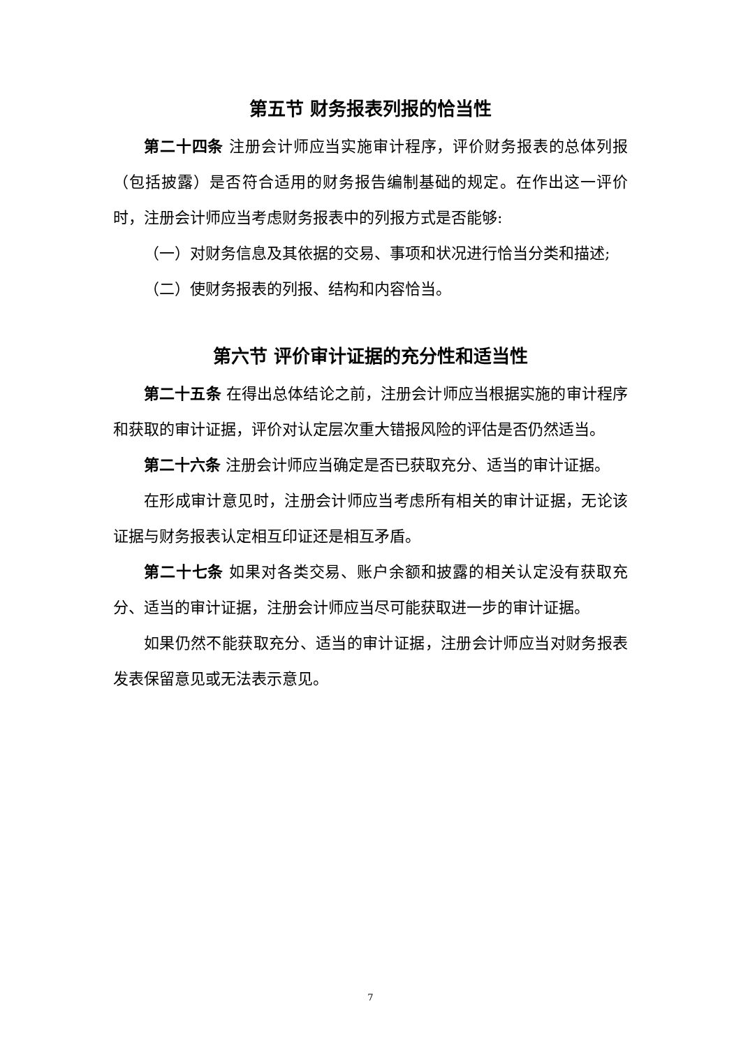第五节 财务报表列报的恰当性
第二十四条 注册会计师应当实施审计程序，评价财务报表的总体列报（包括披露）是否符合适用的财务报告编制基础的规定。在作出这一评价时，注册会计师应当考虑财务报表中的列报方式是否能够:
（一）对财务信息及其依据的交易、事项和状况进行恰当分类和描述;
（二）使财务报表的列报、结构和内容恰当。
第六节 评价审计证据的充分性和适当性
第二十五条 在得出总体结论之前，注册会计师应当根据实施的审计程序和获取的审计证据，评价对认定层次重大错报风险的评估是否仍然适当。
第二十六条 注册会计师应当确定是否已获取充分、适当的审计证据。
在形成审计意见时，注册会计师应当考虑所有相关的审计证据，无论该证据与财务报表认定相互印证还是相互矛盾。
第二十七条 如果对各类交易、账户余额和披露的相关认定没有获取充分、适当的审计证据，注册会计师应当尽可能获取进一步的审计证据。
如果仍然不能获取充分、适当的审计证据，注册会计师应当对财务报表发表保留意见或无法表示意见。
7